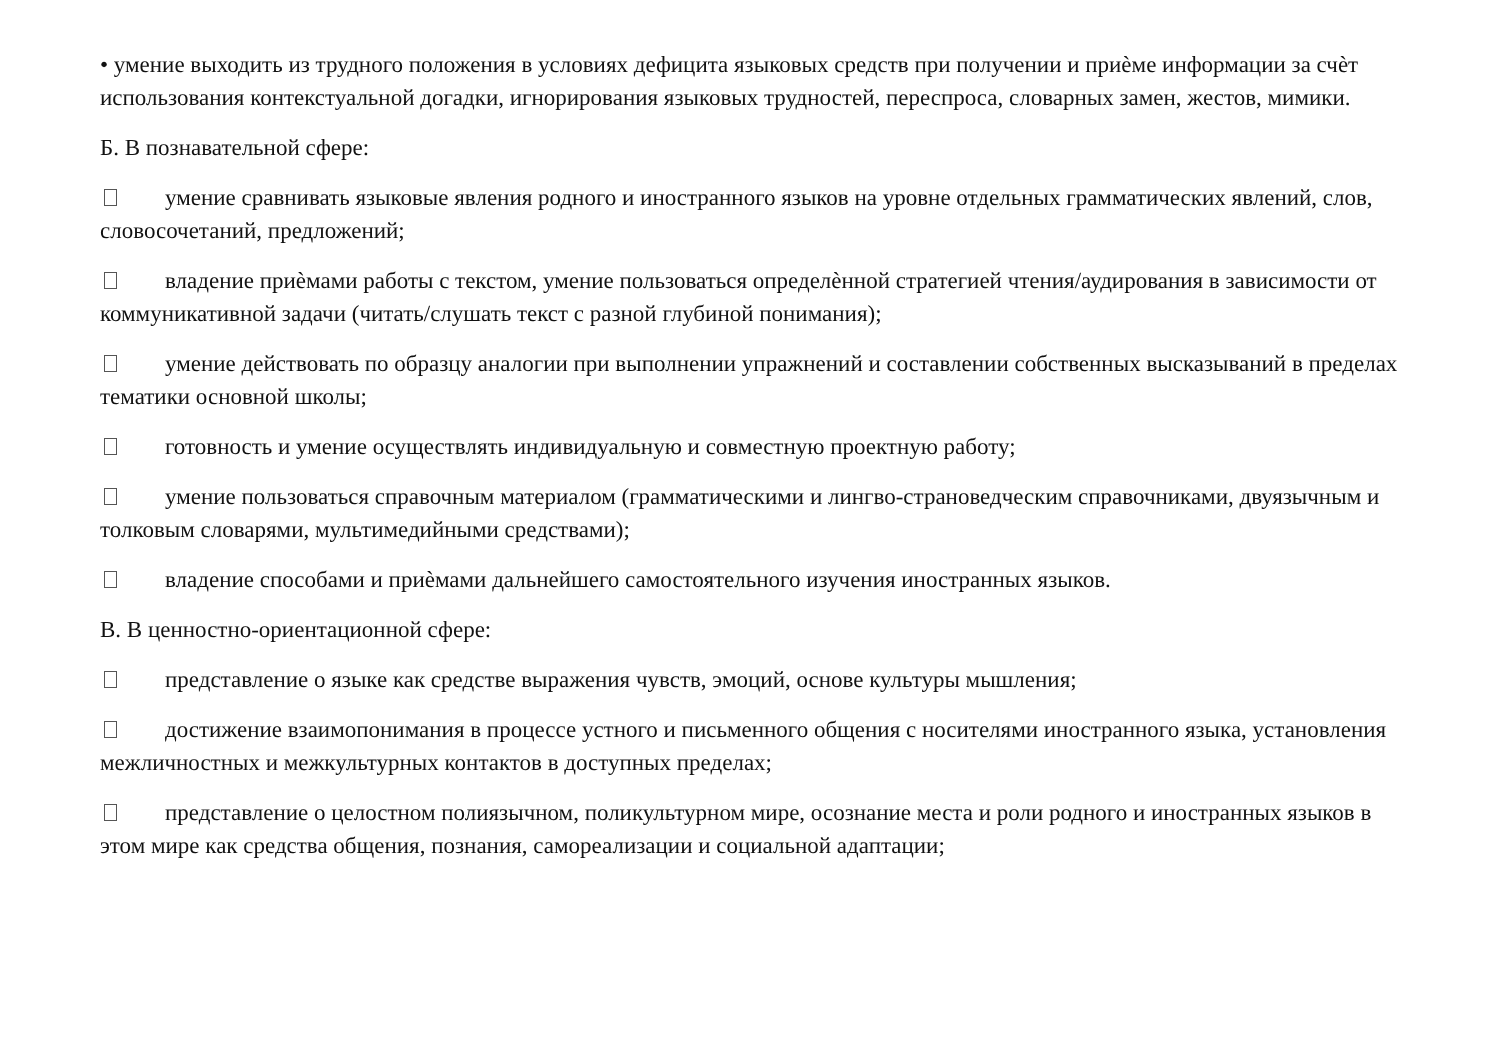• умение выходить из трудного положения в условиях дефицита языковых средств при получении и приѐме информации за счѐт использования контекстуальной догадки, игнорирования языковых трудностей, переспроса, словарных замен, жестов, мимики.
Б. В познавательной сфере:
умение сравнивать языковые явления родного и иностранного языков на уровне отдельных грамматических явлений, слов, словосочетаний, предложений;
владение приѐмами работы с текстом, умение пользоваться определѐнной стратегией чтения/аудирования в зависимости от коммуникативной задачи (читать/слушать текст с разной глубиной понимания);
умение действовать по образцу аналогии при выполнении упражнений и составлении собственных высказываний в пределах тематики основной школы;
готовность и умение осуществлять индивидуальную и совместную проектную работу;
умение пользоваться справочным материалом (грамматическими и лингво-страноведческим справочниками, двуязычным и толковым словарями, мультимедийными средствами);
владение способами и приѐмами дальнейшего самостоятельного изучения иностранных языков.
В. В ценностно-ориентационной сфере:
представление о языке как средстве выражения чувств, эмоций, основе культуры мышления;
достижение взаимопонимания в процессе устного и письменного общения с носителями иностранного языка, установления межличностных и межкультурных контактов в доступных пределах;
представление о целостном полиязычном, поликультурном мире, осознание места и роли родного и иностранных языков в этом мире как средства общения, познания, самореализации и социальной адаптации;